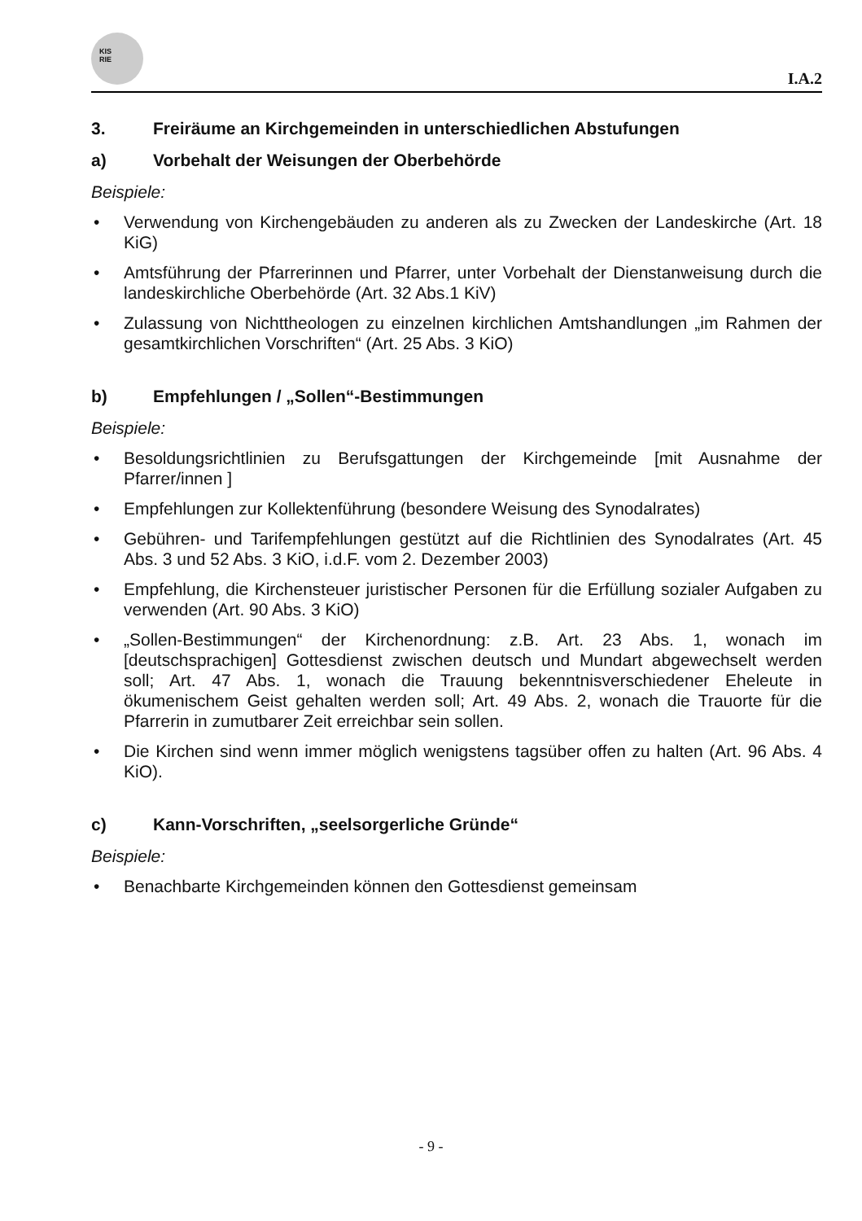KIS
RIE
I.A.2
3. Freiräume an Kirchgemeinden in unterschiedlichen Abstufungen
a) Vorbehalt der Weisungen der Oberbehörde
Beispiele:
Verwendung von Kirchengebäuden zu anderen als zu Zwecken der Landeskirche (Art. 18 KiG)
Amtsführung der Pfarrerinnen und Pfarrer, unter Vorbehalt der Dienstanweisung durch die landeskirchliche Oberbehörde (Art. 32 Abs.1 KiV)
Zulassung von Nichttheologen zu einzelnen kirchlichen Amtshandlungen „im Rahmen der gesamtkirchlichen Vorschriften“ (Art. 25 Abs. 3 KiO)
b) Empfehlungen / „Sollen“-Bestimmungen
Beispiele:
Besoldungsrichtlinien zu Berufsgattungen der Kirchgemeinde [mit Ausnahme der Pfarrer/innen ]
Empfehlungen zur Kollektenführung (besondere Weisung des Synodalrates)
Gebühren- und Tarifempfehlungen gestützt auf die Richtlinien des Synodalrates (Art. 45 Abs. 3 und 52 Abs. 3 KiO, i.d.F. vom 2. Dezember 2003)
Empfehlung, die Kirchensteuer juristischer Personen für die Erfüllung sozialer Aufgaben zu verwenden (Art. 90 Abs. 3 KiO)
„Sollen-Bestimmungen“ der Kirchenordnung: z.B. Art. 23 Abs. 1, wonach im [deutschsprachigen] Gottesdienst zwischen deutsch und Mundart abgewechselt werden soll; Art. 47 Abs. 1, wonach die Trauung bekenntnisverschiedener Eheleute in ökumenischem Geist gehalten werden soll; Art. 49 Abs. 2, wonach die Trauorte für die Pfarrerin in zumutbarer Zeit erreichbar sein sollen.
Die Kirchen sind wenn immer möglich wenigstens tagsüber offen zu halten (Art. 96 Abs. 4 KiO).
c) Kann-Vorschriften, „seelsorgerliche Gründe“
Beispiele:
Benachbarte Kirchgemeinden können den Gottesdienst gemeinsam
- 9 -